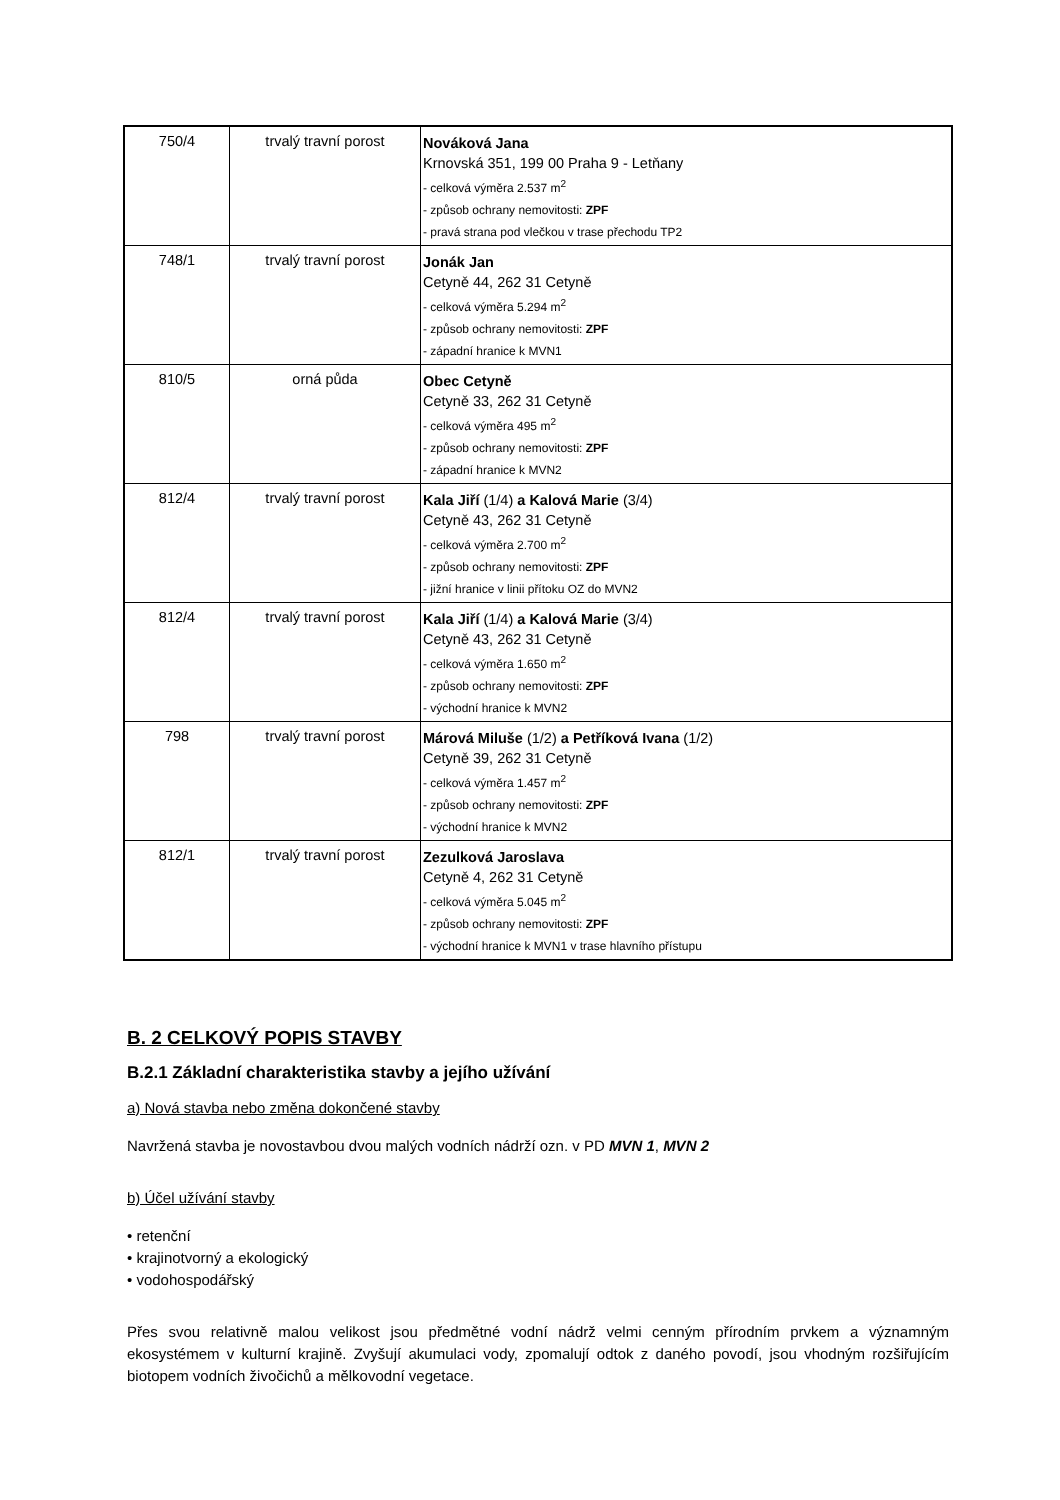| 750/4 | trvalý travní porost | Nováková Jana Krnovská 351, 199 00 Praha 9 - Letňany - celková výměra 2.537 m<sup>2</sup> - způsob ochrany nemovitosti: ZPF - pravá strana pod vlečkou v trase přechodu TP2 |
| 748/1 | trvalý travní porost | Jonák Jan Cetyně 44, 262 31 Cetyně - celková výměra 5.294 m<sup>2</sup> - způsob ochrany nemovitosti: ZPF - západní hranice k MVN1 |
| 810/5 | orná půda | Obec Cetyně Cetyně 33, 262 31 Cetyně - celková výměra 495 m<sup>2</sup> - způsob ochrany nemovitosti: ZPF - západní hranice k MVN2 |
| 812/4 | trvalý travní porost | Kala Jiří (1/4) a Kalová Marie (3/4) Cetyně 43, 262 31 Cetyně - celková výměra 2.700 m<sup>2</sup> - způsob ochrany nemovitosti: ZPF - jižní hranice v linii přítoku OZ do MVN2 |
| 812/4 | trvalý travní porost | Kala Jiří (1/4) a Kalová Marie (3/4) Cetyně 43, 262 31 Cetyně - celková výměra 1.650 m<sup>2</sup> - způsob ochrany nemovitosti: ZPF - východní hranice k MVN2 |
| 798 | trvalý travní porost | Márová Miluše (1/2) a Petříková Ivana (1/2) Cetyně 39, 262 31 Cetyně - celková výměra 1.457 m<sup>2</sup> - způsob ochrany nemovitosti: ZPF - východní hranice k MVN2 |
| 812/1 | trvalý travní porost | Zezulková Jaroslava Cetyně 4, 262 31 Cetyně - celková výměra 5.045 m<sup>2</sup> - způsob ochrany nemovitosti: ZPF - východní hranice k MVN1 v trase hlavního přístupu |
B. 2 CELKOVÝ POPIS STAVBY
B.2.1 Základní charakteristika stavby a jejího užívání
a) Nová stavba nebo změna dokončené stavby
Navržená stavba je novostavbou dvou malých vodních nádrží ozn. v PD MVN 1, MVN 2
b) Účel užívání stavby
• retenční
• krajinotvorný a ekologický
• vodohospodářský
Přes svou relativně malou velikost jsou předmětné vodní nádrž velmi cenným přírodním prvkem a významným ekosystémem v kulturní krajině. Zvyšují akumulaci vody, zpomalují odtok z daného povodí, jsou vhodným rozšiřujícím biotopem vodních živočichů a mělkovodní vegetace.